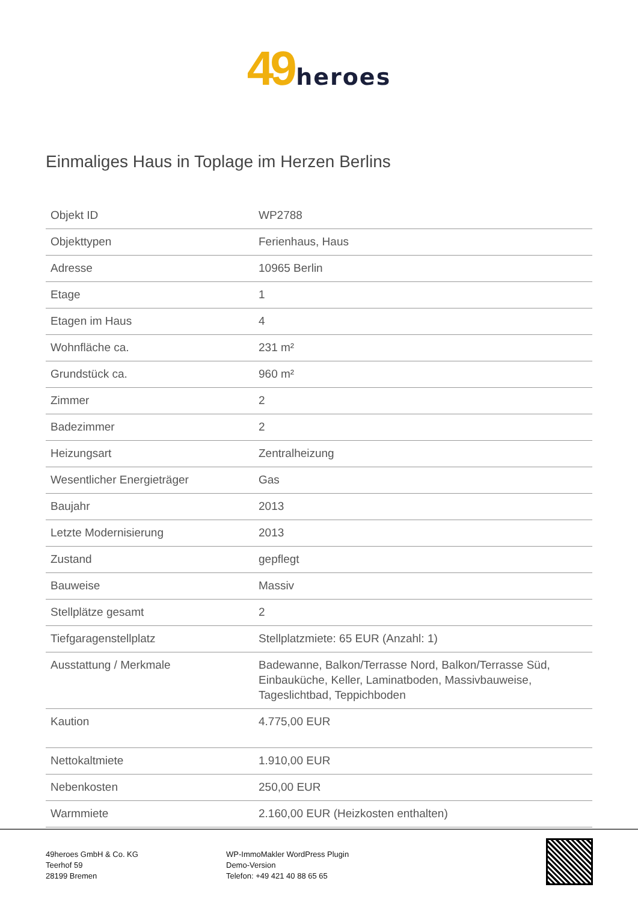49 heroes
Einmaliges Haus in Toplage im Herzen Berlins
| Objekt ID | WP2788 |
| Objekttypen | Ferienhaus, Haus |
| Adresse | 10965 Berlin |
| Etage | 1 |
| Etagen im Haus | 4 |
| Wohnfläche ca. | 231 m² |
| Grundstück ca. | 960 m² |
| Zimmer | 2 |
| Badezimmer | 2 |
| Heizungsart | Zentralheizung |
| Wesentlicher Energieträger | Gas |
| Baujahr | 2013 |
| Letzte Modernisierung | 2013 |
| Zustand | gepflegt |
| Bauweise | Massiv |
| Stellplätze gesamt | 2 |
| Tiefgaragenstellplatz | Stellplatzmiete: 65 EUR (Anzahl: 1) |
| Ausstattung / Merkmale | Badewanne, Balkon/Terrasse Nord, Balkon/Terrasse Süd, Einbauküche, Keller, Laminatboden, Massivbauweise, Tageslichtbad, Teppichboden |
| Kaution | 4.775,00 EUR |
| Nettokaltmiete | 1.910,00 EUR |
| Nebenkosten | 250,00 EUR |
| Warmmiete | 2.160,00 EUR (Heizkosten enthalten) |
49heroes GmbH & Co. KG
Teerhof 59
28199 Bremen
WP-ImmoMakler WordPress Plugin
Demo-Version
Telefon: +49 421 40 88 65 65